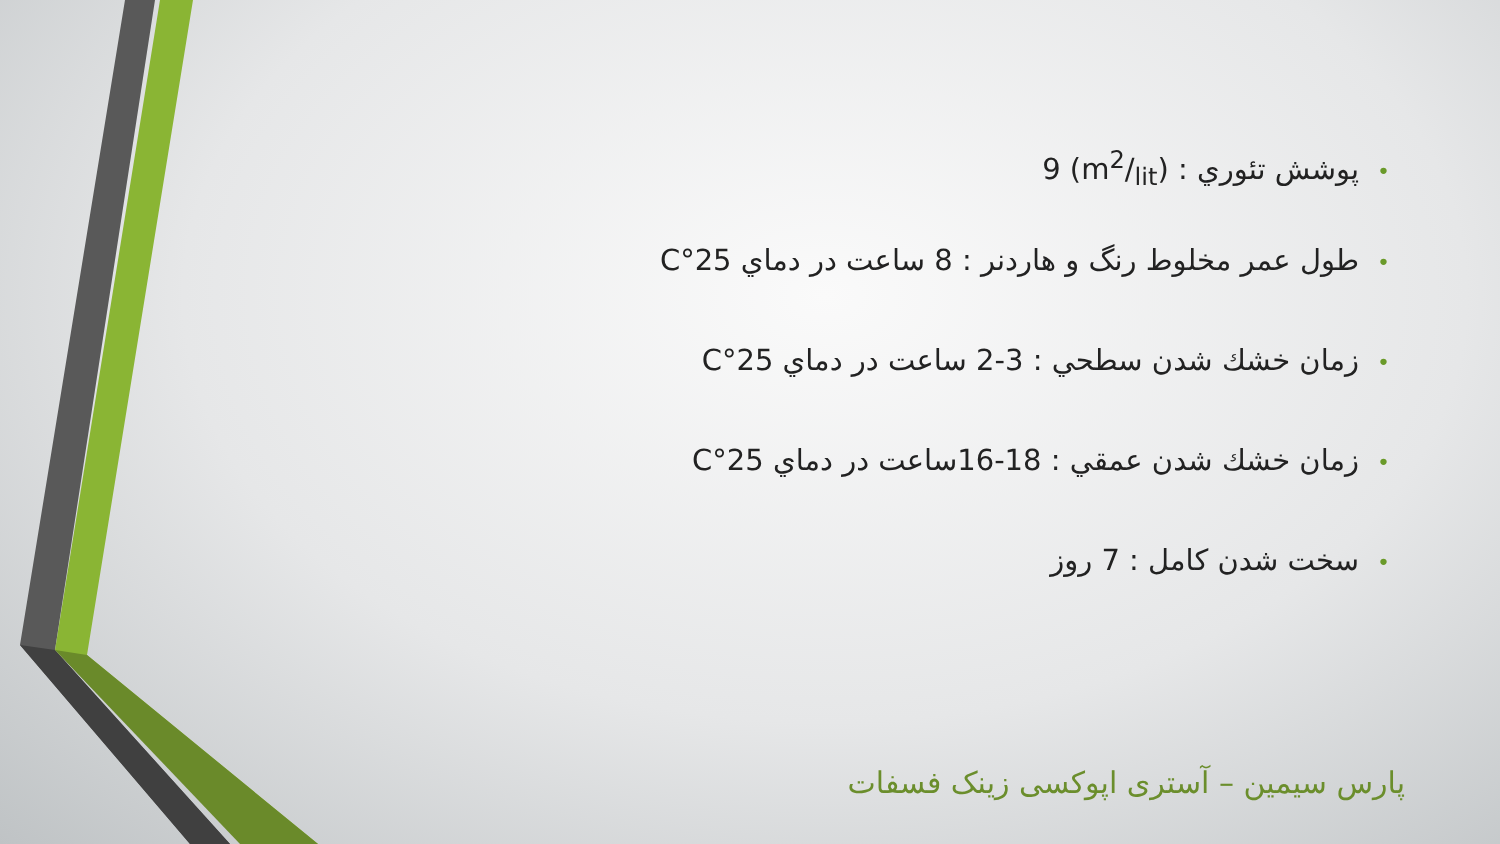•پوشش تئوري : (m2/lit) 9
•طول عمر مخلوط رنگ و هاردنر : 8 ساعت در دماي 25°C
•زمان خشك شدن سطحي : 3-2 ساعت در دماي 25°C
•زمان خشك شدن عمقي : 18-16ساعت در دماي 25°C
•سخت شدن كامل : 7 روز
پارس سیمین – آستری اپوکسی زینک فسفات